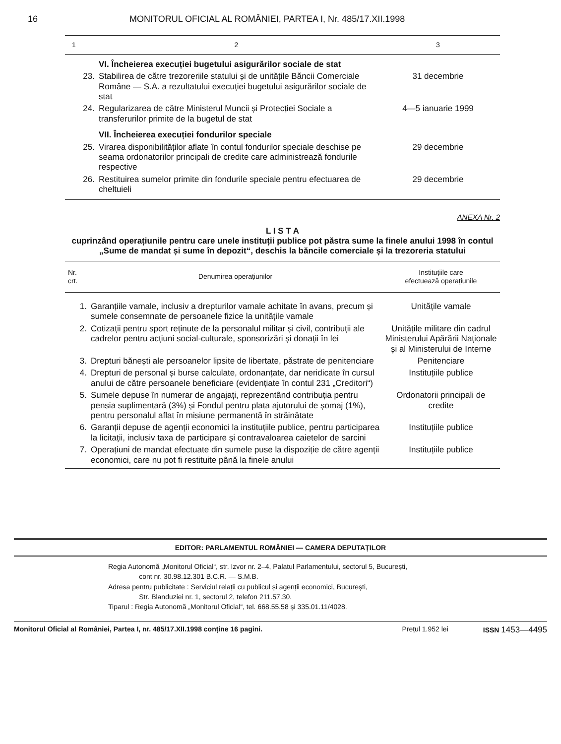16 MONITORUL OFICIAL AL ROMÂNIEI, PARTEA I, Nr. 485/17.XII.1998
| 1 | 2 | 3 |
| --- | --- | --- |
| | VI. Încheierea execuției bugetului asigurărilor sociale de stat | |
| 23. | Stabilirea de către trezoreriile statului și de unitățile Băncii Comerciale Române — S.A. a rezultatului execuției bugetului asigurărilor sociale de stat | 31 decembrie |
| 24. | Regularizarea de către Ministerul Muncii și Protecției Sociale a transferurilor primite de la bugetul de stat | 4—5 ianuarie 1999 |
| | VII. Încheierea execuției fondurilor speciale | |
| 25. | Virarea disponibilităților aflate în contul fondurilor speciale deschise pe seama ordonatorilor principali de credite care administrează fondurile respective | 29 decembrie |
| 26. | Restituirea sumelor primite din fondurile speciale pentru efectuarea de cheltuieli | 29 decembrie |
ANEXA Nr. 2
L I S T A
cuprinzând operațiunile pentru care unele instituții publice pot păstra sume la finele anului 1998 în contul „Sume de mandat și sume în depozit“, deschis la băncile comerciale și la trezoreria statului
| Nr. crt. | Denumirea operațiunilor | Instituțiile care efectuează operațiunile |
| --- | --- | --- |
| 1. | Garanțiile vamale, inclusiv a drepturilor vamale achitate în avans, precum și sumele consemnate de persoanele fizice la unitățile vamale | Unitățile vamale |
| 2. | Cotizații pentru sport reținute de la personalul militar și civil, contribuții ale cadrelor pentru acțiuni social-culturale, sponsorizări și donații în lei | Unitățile militare din cadrul Ministerului Apărării Naționale și al Ministerului de Interne |
| 3. | Drepturi bănești ale persoanelor lipsite de libertate, păstrate de penitenciare | Penitenciare |
| 4. | Drepturi de personal și burse calculate, ordonanțate, dar neridicate în cursul anului de către persoanele beneficiare (evidențiate în contul 231 „Creditori“) | Instituțiile publice |
| 5. | Sumele depuse în numerar de angajați, reprezentând contribuția pentru pensia suplimentară (3%) și Fondul pentru plata ajutorului de șomaj (1%), pentru personalul aflat în misiune permanentă în străinătate | Ordonatorii principali de credite |
| 6. | Garanții depuse de agenții economici la instituțiile publice, pentru participarea la licitații, inclusiv taxa de participare și contravaloarea caietelor de sarcini | Instituțiile publice |
| 7. | Operațiuni de mandat efectuate din sumele puse la dispoziție de către agenții economici, care nu pot fi restituite până la finele anului | Instituțiile publice |
EDITOR: PARLAMENTUL ROMÂNIEI — CAMERA DEPUTAȚILOR
Regia Autonomă „Monitorul Oficial“, str. Izvor nr. 2–4, Palatul Parlamentului, sectorul 5, București,
cont nr. 30.98.12.301 B.C.R. — S.M.B.
Adresa pentru publicitate : Serviciul relații cu publicul și agenții economici, București,
Str. Blanduziei nr. 1, sectorul 2, telefon 211.57.30.
Tiparul : Regia Autonomă „Monitorul Oficial“, tel. 668.55.58 și 335.01.11/4028.
Monitorul Oficial al României, Partea I, nr. 485/17.XII.1998 conține 16 pagini. Prețul 1.952 lei ISSN 1453—4495